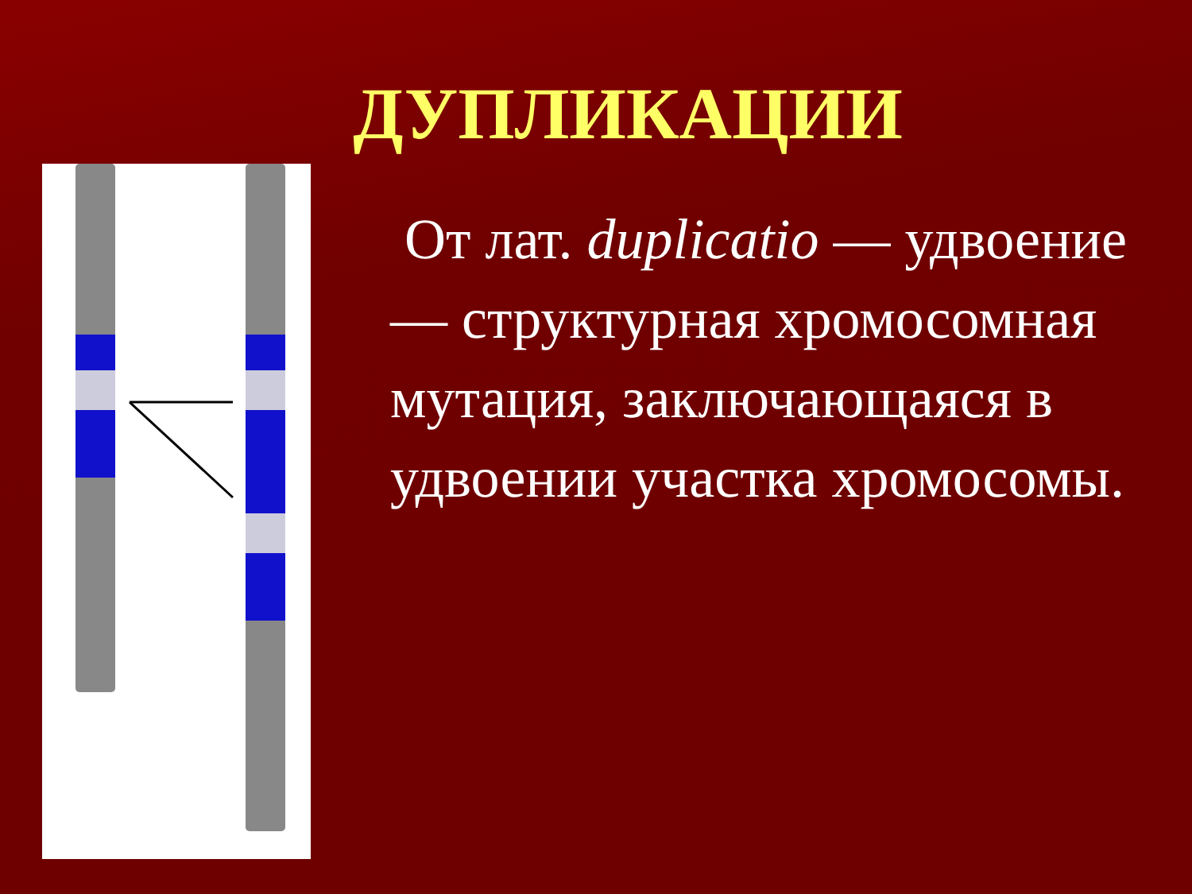ДУПЛИКАЦИИ
От лат. duplicatio — удвоение — структурная хромосомная мутация, заключающаяся в удвоении участка хромосомы.